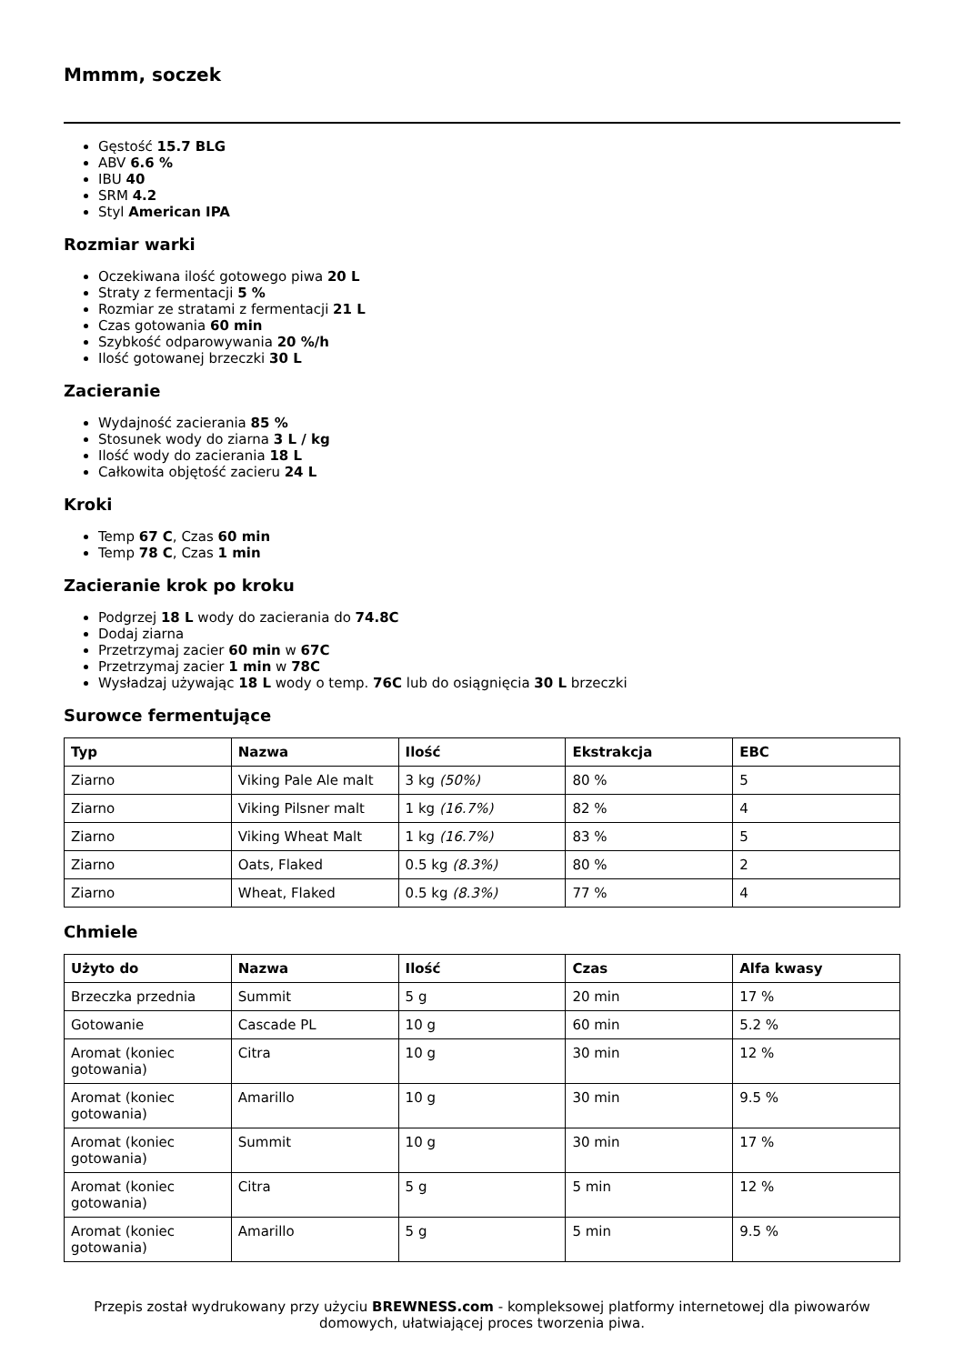Mmmm, soczek
Gęstość 15.7 BLG
ABV 6.6 %
IBU 40
SRM 4.2
Styl American IPA
Rozmiar warki
Oczekiwana ilość gotowego piwa 20 L
Straty z fermentacji 5 %
Rozmiar ze stratami z fermentacji 21 L
Czas gotowania 60 min
Szybkość odparowywania 20 %/h
Ilość gotowanej brzeczki 30 L
Zacieranie
Wydajność zacierania 85 %
Stosunek wody do ziarna 3 L / kg
Ilość wody do zacierania 18 L
Całkowita objętość zacieru 24 L
Kroki
Temp 67 C, Czas 60 min
Temp 78 C, Czas 1 min
Zacieranie krok po kroku
Podgrzej 18 L wody do zacierania do 74.8C
Dodaj ziarna
Przetrzymaj zacier 60 min w 67C
Przetrzymaj zacier 1 min w 78C
Wysładzaj używając 18 L wody o temp. 76C lub do osiągnięcia 30 L brzeczki
Surowce fermentujące
| Typ | Nazwa | Ilość | Ekstrakcja | EBC |
| --- | --- | --- | --- | --- |
| Ziarno | Viking Pale Ale malt | 3 kg (50%) | 80 % | 5 |
| Ziarno | Viking Pilsner malt | 1 kg (16.7%) | 82 % | 4 |
| Ziarno | Viking Wheat Malt | 1 kg (16.7%) | 83 % | 5 |
| Ziarno | Oats, Flaked | 0.5 kg (8.3%) | 80 % | 2 |
| Ziarno | Wheat, Flaked | 0.5 kg (8.3%) | 77 % | 4 |
Chmiele
| Użyto do | Nazwa | Ilość | Czas | Alfa kwasy |
| --- | --- | --- | --- | --- |
| Brzeczka przednia | Summit | 5 g | 20 min | 17 % |
| Gotowanie | Cascade PL | 10 g | 60 min | 5.2 % |
| Aromat (koniec gotowania) | Citra | 10 g | 30 min | 12 % |
| Aromat (koniec gotowania) | Amarillo | 10 g | 30 min | 9.5 % |
| Aromat (koniec gotowania) | Summit | 10 g | 30 min | 17 % |
| Aromat (koniec gotowania) | Citra | 5 g | 5 min | 12 % |
| Aromat (koniec gotowania) | Amarillo | 5 g | 5 min | 9.5 % |
Przepis został wydrukowany przy użyciu BREWNESS.com - kompleksowej platformy internetowej dla piwowarów domowych, ułatwiającej proces tworzenia piwa.